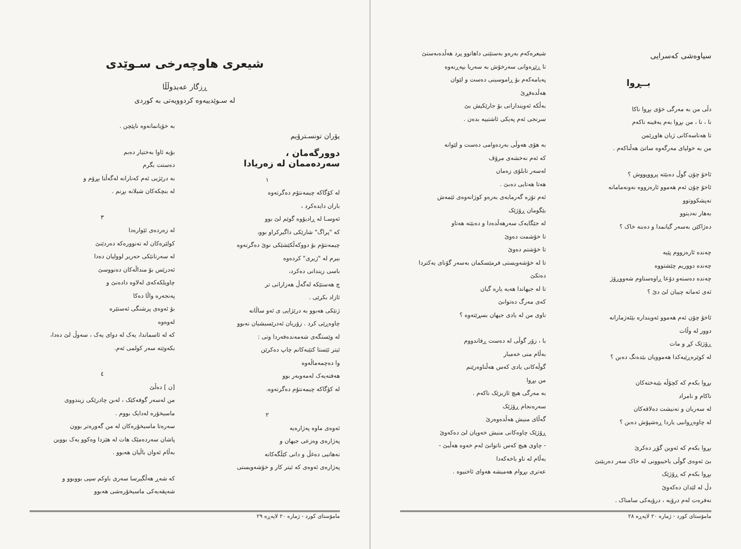شیعری هاوچەرخی سـوێدی
ڕزگار عەبدوڵڵا
لە سـوێدییەوە کردوویەتی بە کوردی
یۆران تونسـترۆیم
دوورگەمان ،
سەردەممان لە زەریادا
١
لە کۆگاکە چیمەنتۆم دەگرتەوە
باران دایدەکرد ،
ئەوسـا لە ڕادیۆوە گوێم لێ بوو
کە "پراگ" شارێکی داگیرکراو بوو،
چیمەنتۆم بۆ دووکەڵکێشێکی نوێ دەگرتەوە
بیرم لە "ژیری" کردەوە
باسی زیندانی دەکرد،
چ هەستێکە لەگەڵ هەزارانی تر
ئازاد بکرێی .
ژنێکی هەبوو بە درێژایی ی ئەو ساڵانە
چاوەڕێی کرد . زۆریان ئەدرێسیشیان نەبوو
لە وێستگەی شەمەندەفەردا وتی :
ئیتر ئێستا کتێبەکانم چاپ دەکرێن
وا دەچمەماڵەوە
هەفتەیەک لەمەوبەر بوو
لە کۆگاکە چیمەنتۆم دەگرتەوە.
٢
ئەوەی ماوە پەژارەیە
پەژارەی وەزعی جیهان و
نەهاتیی دەغڵ و دانی کێڵگەکانە
پەژارەی ئەوەی کە ئیتر کار و خۆشەویستی
بە خۆیانمانەوە ناپێچن .
بۆیە ئاوا بەختیار دەبم
دەستت بگرم
بە درێژیی ئەم کەنارانە لەگەڵتا بڕۆم و
لە بنچکەکان شیلانە بڕنم .
٣
لە زەردەی ئێوارەدا
کولێرەکان لە تەنوورەکە دەردێنێ
لە سەرنانێکی حەریر لوولیان دەدا
ئەدرێس بۆ منداڵەکان دەنووسێ
چاویلکەکەی لەلاوە دادەنێ و
پەنجەرە واڵا دەکا
بۆ ئەوەی پرشنگی ئەستێرە
لەوەوە
کە لە ئاسماندا، یەک لە دوای یەک ، سەوڵ لێ دەدا،
بکەوێتە سەر کولمی ئەم.
٤
[ن ] دەڵێ
من لەسەر گوفەکێک ، لەبن چادرێکی زیندووی
ماسیخۆرە لەدایک بووم .
سەرەتا ماسیخۆرەکان لە من گەورەتر بوون
پاشان سەردەمێک هات لە هێزدا وەکوو یەک بووین
بەڵام ئەوان باڵیان هەبوو .
کە شەڕ هەڵگیرسا سەری باوکم سپی بووبوو و
شەپقەیەکی ماسیخۆرەشی هەبوو
مامۆستای کورد - ژمارە ٢٠ لاپەڕە ٢٩
سیاوەشی کەسرایی
بــڕوا
دڵی من بە مەرگی خۆی بڕوا ناکا
نا ، نا ، من بڕوا بەم یەقینە ناکەم
تا هەناسەکانی ژیان هاوڕێمن
من بە خولیای مەرگەوە ساتێ هەڵناکەم .
ئاخۆ چۆن گوڵ دەبێتە پرووپووش ؟
ئاخۆ چۆن ئەم هەموو ئارەزووە نەونەمامانە
نەپشکووتوو
بەهار نەدیتوو
دەژاکێن بەسەر گیانمدا و دەبنە خاک ؟
چەندە ئارەزووم پێیە
چەندە دووریم چێشتووە
چەندە دەستەو دۆعا ڕاوەستاوم شەووڕۆژ
ئەی ئەمانە چییان لێ دێ ؟
ئاخۆ چۆن ئەم هەموو ئەویندارە بێئەژمارانە
دوور لە وڵات
ڕۆژێک کڕ و مات
لە کوێرەڕێیەکدا هەموویان بێدەنگ دەبن ؟
بڕوا بکەم کە کچۆڵە بێبەختەکان
ناکام و نامراد
لە سەربان و تەنیشت دەلاقەکان
لە چاوەڕوانیی یاردا ڕەشپۆش دەبن ؟
بڕوا بکەم کە ئەوین گۆڕ دەکرێ
بێ ئەوەی گوڵی یاخیبوونی لە خاک سەر دەربێنێ
بڕوا بکەم کە ڕۆژێک
دڵ لە لێدان دەکەوێ
نەفرەت لەم درۆیە ، درۆیەکی سامناک .
شیعرەکەم بەرەو بەستێنی داهاتوو پرد هەڵدەبەستێ
تا ڕێڕەوانی سەرخۆش بە سەریا بپەڕنەوە
پەیامەکەم بۆ ڕاموسینی دەست و لێوان
هەڵدەفڕێ
بەڵکە ئەویندارانی بۆ جارێکیش بێ
سرنجی ئەم پەیکی ئاشتییە بدەن .
بە هۆی هەوڵی بەردەوامی دەست و لێوانە
کە ئەم نەخشەی مرۆڤ
لەسەر تابلۆی زەمان
هەتا هەتایی دەبێ .
ئەم تۆزە گەرمایەی بەرەو کوژانەوەی ئێمەش
بێگومان ڕۆژێک
لە جێگایەک سەرهەڵدەدا و دەبێتە هەتاو
تا خۆشمت دەوێ
تا خۆشتم دەوێ
تا لە خۆشەویستی فرمێسکمان بەسەر گۆنای یەکتردا
دەتکێ
تا لە جیهاندا هەیە یارە گیان
کەی مەرگ دەتوانێ
ناوی من لە یادی جیهان بسڕێتەوە ؟
با ، زۆر گوڵی لە دەست ڕفاندووم
بەڵام منی خەمبار
گوڵەکانی یادی کەس هەڵناوەرێنم
من بڕوا
بە مەرگی هیچ ئازیزێک ناکەم .
سەرەنجام ڕۆژێک
گەڵای منیش هەڵدەوەرێ
ڕۆژێک چاوەکانی منیش خەویان لێ دەکەوێ
- چاوی هیچ کەس ناتوانێ لەم خەوە هەڵبێ -
بەڵام لە ناو باخەکەدا
عەتری بڕوام هەمیشە هەوای ئاخنیوە .
مامۆستای کورد - ژمارە ٢٠ لاپەڕە ٢٨